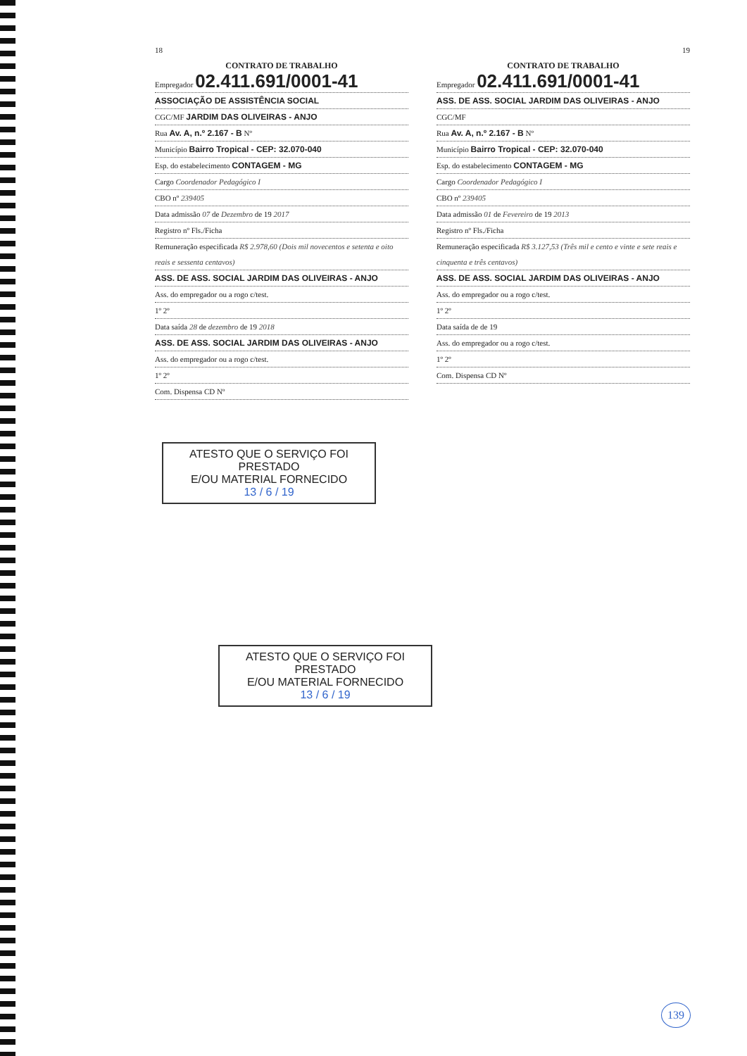18
CONTRATO DE TRABALHO
Empregador 02.411.691/0001-41
ASSOCIAÇÃO DE ASSISTÊNCIA SOCIAL
CGC/MF JARDIM DAS OLIVEIRAS - ANJO
Rua Av. A, n.º 2.167 - B Nº
Município Bairro Tropical - CEP: 32.070-040
Esp. do estabelecimento CONTAGEM - MG
Cargo Coordenador Pedagógico I
CBO nº 239405
Data admissão 07 de Dezembro de 19 2017
Registro nº Fls./Ficha
Remuneração especificada R$ 2.978,60 (Dois mil novecentos e setenta e oito reais e sessenta centavos)
ASS. DE ASS. SOCIAL JARDIM DAS OLIVEIRAS - ANJO
Ass. do empregador ou a rogo c/test.
1º 2º
Data saída 28 de dezembro de 19 2018
ASS. DE ASS. SOCIAL JARDIM DAS OLIVEIRAS - ANJO
Ass. do empregador ou a rogo c/test.
1º 2º
Com. Dispensa CD Nº
19
CONTRATO DE TRABALHO
Empregador 02.411.691/0001-41
ASS. DE ASS. SOCIAL JARDIM DAS OLIVEIRAS - ANJO
CGC/MF
Rua Av. A, n.º 2.167 - B Nº
Município Bairro Tropical - CEP: 32.070-040
Esp. do estabelecimento CONTAGEM - MG
Cargo Coordenador Pedagógico I
CBO nº 239405
Data admissão 01 de Fevereiro de 19 2013
Registro nº Fls./Ficha
Remuneração especificada R$ 3.127,53 (Três mil e cento e vinte e sete reais e cinquenta e três centavos)
ASS. DE ASS. SOCIAL JARDIM DAS OLIVEIRAS - ANJO
Ass. do empregador ou a rogo c/test.
1º 2º
Data saída de de 19
Ass. do empregador ou a rogo c/test.
1º 2º
Com. Dispensa CD Nº
ATESTO QUE O SERVIÇO FOI PRESTADO
E/OU MATERIAL FORNECIDO
13 / 6 / 19
ATESTO QUE O SERVIÇO FOI PRESTADO
E/OU MATERIAL FORNECIDO
13 / 6 / 19
139